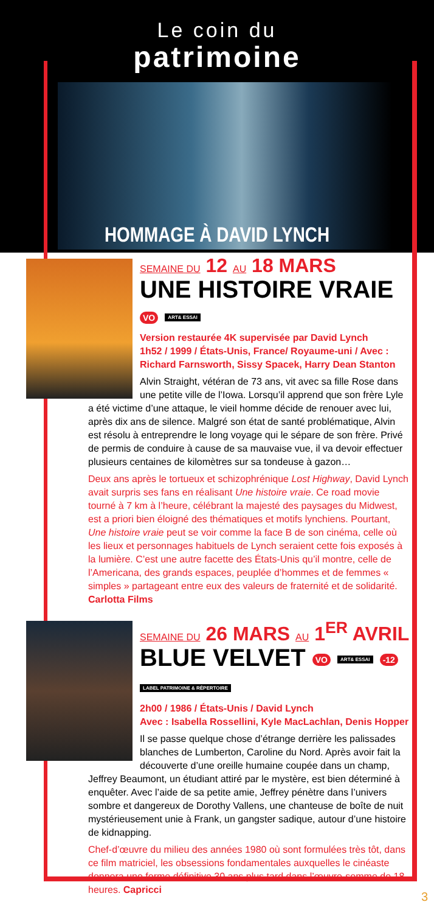Le coin du
patrimoine
HOMMAGE À DAVID LYNCH
SEMAINE DU 12 AU 18 MARS
UNE HISTOIRE VRAIE VO ART& ESSAI
Version restaurée 4K supervisée par David Lynch
1h52 / 1999 / États-Unis, France/ Royaume-uni / Avec : Richard Farnsworth, Sissy Spacek, Harry Dean Stanton
Alvin Straight, vétéran de 73 ans, vit avec sa fille Rose dans une petite ville de l’Iowa. Lorsqu’il apprend que son frère Lyle a été victime d’une attaque, le vieil homme décide de renouer avec lui, après dix ans de silence. Malgré son état de santé problématique, Alvin est résolu à entreprendre le long voyage qui le sépare de son frère. Privé de permis de conduire à cause de sa mauvaise vue, il va devoir effectuer plusieurs centaines de kilomètres sur sa tondeuse à gazon…
Deux ans après le tortueux et schizophrénique Lost Highway, David Lynch avait surpris ses fans en réalisant Une histoire vraie. Ce road movie tourné à 7 km à l’heure, célébrant la majesté des paysages du Midwest, est a priori bien éloigné des thématiques et motifs lynchiens. Pourtant, Une histoire vraie peut se voir comme la face B de son cinéma, celle où les lieux et personnages habituels de Lynch seraient cette fois exposés à la lumière. C’est une autre facette des États-Unis qu’il montre, celle de l’Americana, des grands espaces, peuplée d’hommes et de femmes « simples » partageant entre eux des valeurs de fraternité et de solidarité. Carlotta Films
SEMAINE DU 26 MARS AU 1<sup>ER</sup> AVRIL
BLUE VELVET VO ART& ESSAI -12 LABEL PATRIMOINE & RÉPERTOIRE
2h00 / 1986 / États-Unis / David Lynch
Avec : Isabella Rossellini, Kyle MacLachlan, Denis Hopper
Il se passe quelque chose d’étrange derrière les palissades blanches de Lumberton, Caroline du Nord. Après avoir fait la découverte d’une oreille humaine coupée dans un champ, Jeffrey Beaumont, un étudiant attiré par le mystère, est bien déterminé à enquêter. Avec l’aide de sa petite amie, Jeffrey pénètre dans l’univers sombre et dangereux de Dorothy Vallens, une chanteuse de boîte de nuit mystérieusement unie à Frank, un gangster sadique, autour d’une histoire de kidnapping.
Chef-d’œuvre du milieu des années 1980 où sont formulées très tôt, dans ce film matriciel, les obsessions fondamentales auxquelles le cinéaste donnera une forme définitive 30 ans plus tard dans l’œuvre-somme de 18 heures. Capricci
3